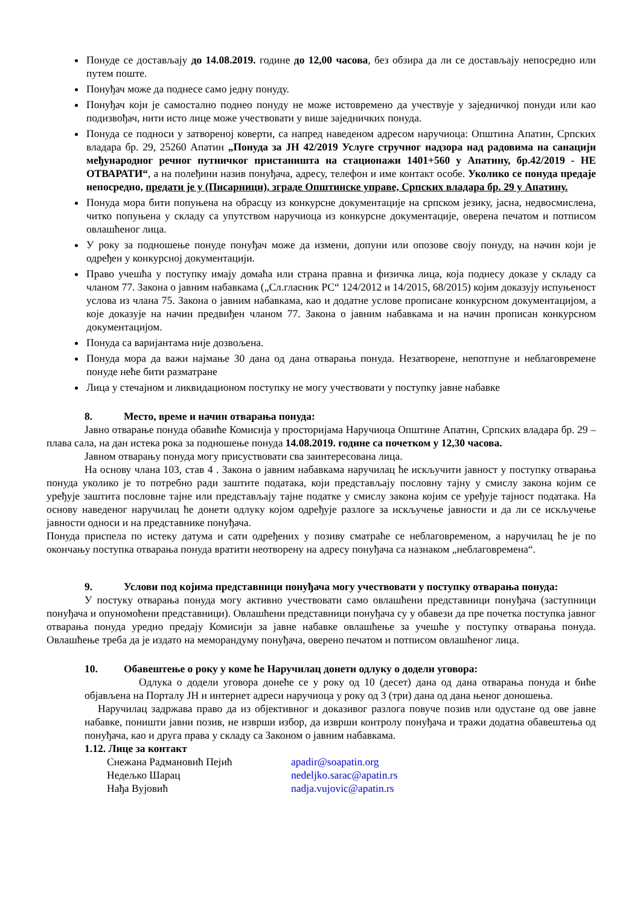Понуде се достављају до 14.08.2019. године до 12,00 часова, без обзира да ли се достављају непосредно или путем поште.
Понуђач може да поднесе само једну понуду.
Понуђач који је самостално поднео понуду не може истовремено да учествује у заједничкој понуди или као подизвођач, нити исто лице може учествовати у више заједничких понуда.
Понуда се подноси у затвореној коверти, са напред наведеном адресом наручиоца: Општина Апатин, Српских владара бр. 29, 25260 Апатин „Понуда за ЈН 42/2019 Услуге стручног надзора над радовима на санацији међународног речног путничког пристаништа на стационажи 1401+560 у Апатину, бр.42/2019 - НЕ ОТВАРАТИ“, а на полеђини назив понуђача, адресу, телефон и име контакт особе. Уколико се понуда предаје непосредно, предати је у (Писарници), зграде Општинске управе, Српских владара бр. 29 у Апатину.
Понуда мора бити попуњена на обрасцу из конкурсне документације на српском језику, јасна, недвосмислена, читко попуњена у складу са упутством наручиоца из конкурсне документације, оверена печатом и потписом овлашћеног лица.
У року за подношење понуде понуђач може да измени, допуни или опозове своју понуду, на начин који је одређен у конкурсној документацији.
Право учешћа у поступку имају домаћа или страна правна и физичка лица, која поднесу доказе у складу са чланом 77. Закона о јавним набавкама („Сл.гласник РС“ 124/2012 и 14/2015, 68/2015) којим доказују испуњеност услова из члана 75. Закона о јавним набавкама, као и додатне услове прописане конкурсном документацијом, а које доказује на начин предвиђен чланом 77. Закона о јавним набавкама и на начин прописан конкурсном документацијом.
Понуда са варијантама није дозвољена.
Понуда мора да важи најмање 30 дана од дана отварања понуда. Незатворене, непотпуне и неблаговремене понуде неће бити разматране
Лица у стечајном и ликвидационом поступку не могу учествовати у поступку јавне набавке
8. Место, време и начин отварања понуда:
Јавно отварање понуда обавиће Комисија у просторијама Наручиоца Општине Апатин, Српских владара бр. 29 – плава сала, на дан истека рока за подношење понуда 14.08.2019. године са почетком у 12,30 часова.
Јавном отварању понуда могу присуствовати сва заинтересована лица.
На основу члана 103, став 4 . Закона о јавним набавкама наручилац ће искључити јавност у поступку отварања понуда уколико је то потребно ради заштите података, који представљају пословну тајну у смислу закона којим се уређује заштита пословне тајне или представљају тајне податке у смислу закона којим се уређује тајност података. На основу наведеног наручилац ће донети одлуку којом одређује разлоге за искључење јавности и да ли се искључење јавности односи и на представнике понуђача.
Понуда приспела по истеку датума и сати одређених у позиву сматраће се неблаговременом, а наручилац ће је по окончању поступка отварања понуда вратити неотворену на адресу понуђача са назнаком „неблаговремена“.
9. Услови под којима представници понуђача могу учествовати у поступку отварања понуда:
У постуку отварања понуда могу активно учествовати само овлашћени представници понуђача (заступници понуђача и опуномоћени представници). Овлашћени представници понуђача су у обавези да пре почетка поступка јавног отварања понуда уредно предају Комисији за јавне набавке овлашћење за учешће у поступку отварања понуда. Овлашћење треба да је издато на меморандуму понуђача, оверено печатом и потписом овлашћеног лица.
10. Обавештење о року у коме ће Наручилац донети одлуку о додели уговора:
Одлука о додели уговора донеће се у року од 10 (десет) дана од дана отварања понуда и биће објављена на Порталу ЈН и интернет адреси наручиоца у року од 3 (три) дана од дана њеног доношења.
Наручилац задржава право да из објективног и доказивог разлога повуче позив или одустане од ове јавне набавке, поништи јавни позив, не изврши избор, да изврши контролу понуђача и тражи додатна обавештења од понуђача, као и друга права у складу са Законом о јавним набавкама.
1.12. Лице за контакт
Снежана Радмановић Пејић apadir@soapatin.org
Недељко Шарац nedeljko.sarac@apatin.rs
Нађа Вујовић nadja.vujovic@apatin.rs